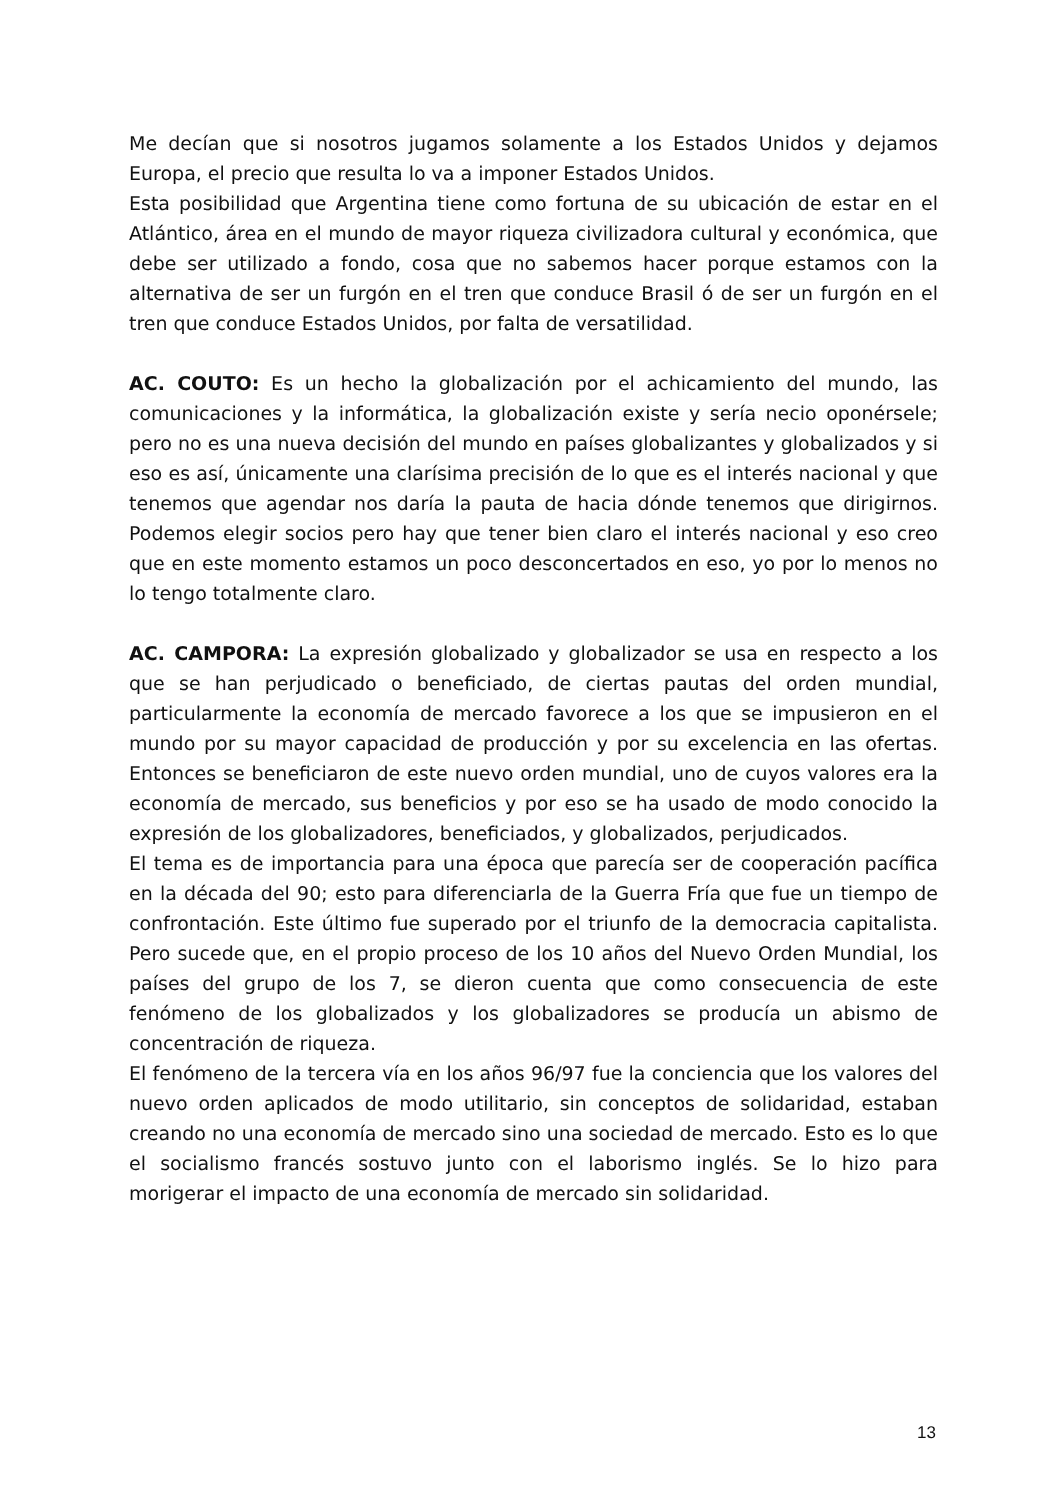Me decían que si nosotros jugamos solamente a los Estados Unidos y dejamos Europa, el precio que resulta lo va a imponer Estados Unidos.
Esta posibilidad que Argentina tiene como fortuna de su ubicación de estar en el Atlántico, área en el mundo de mayor riqueza civilizadora cultural y económica, que debe ser utilizado a fondo, cosa que no sabemos hacer porque estamos con la alternativa de ser un furgón en el tren que conduce Brasil ó de ser un furgón en el tren que conduce Estados Unidos, por falta de versatilidad.
AC. COUTO: Es un hecho la globalización por el achicamiento del mundo, las comunicaciones y la informática, la globalización existe y sería necio oponérsele; pero no es una nueva decisión del mundo en países globalizantes y globalizados y si eso es así, únicamente una clarísima precisión de lo que es el interés nacional y que tenemos que agendar nos daría la pauta de hacia dónde tenemos que dirigirnos. Podemos elegir socios pero hay que tener bien claro el interés nacional y eso creo que en este momento estamos un poco desconcertados en eso, yo por lo menos no lo tengo totalmente claro.
AC. CAMPORA: La expresión globalizado y globalizador se usa en respecto a los que se han perjudicado o beneficiado, de ciertas pautas del orden mundial, particularmente la economía de mercado favorece a los que se impusieron en el mundo por su mayor capacidad de producción y por su excelencia en las ofertas. Entonces se beneficiaron de este nuevo orden mundial, uno de cuyos valores era la economía de mercado, sus beneficios y por eso se ha usado de modo conocido la expresión de los globalizadores, beneficiados, y globalizados, perjudicados.
El tema es de importancia para una época que parecía ser de cooperación pacífica en la década del 90; esto para diferenciarla de la Guerra Fría que fue un tiempo de confrontación. Este último fue superado por el triunfo de la democracia capitalista. Pero sucede que, en el propio proceso de los 10 años del Nuevo Orden Mundial, los países del grupo de los 7, se dieron cuenta que como consecuencia de este fenómeno de los globalizados y los globalizadores se producía un abismo de concentración de riqueza.
El fenómeno de la tercera vía en los años 96/97 fue la conciencia que los valores del nuevo orden aplicados de modo utilitario, sin conceptos de solidaridad, estaban creando no una economía de mercado sino una sociedad de mercado. Esto es lo que el socialismo francés sostuvo junto con el laborismo inglés. Se lo hizo para morigerar el impacto de una economía de mercado sin solidaridad.
13